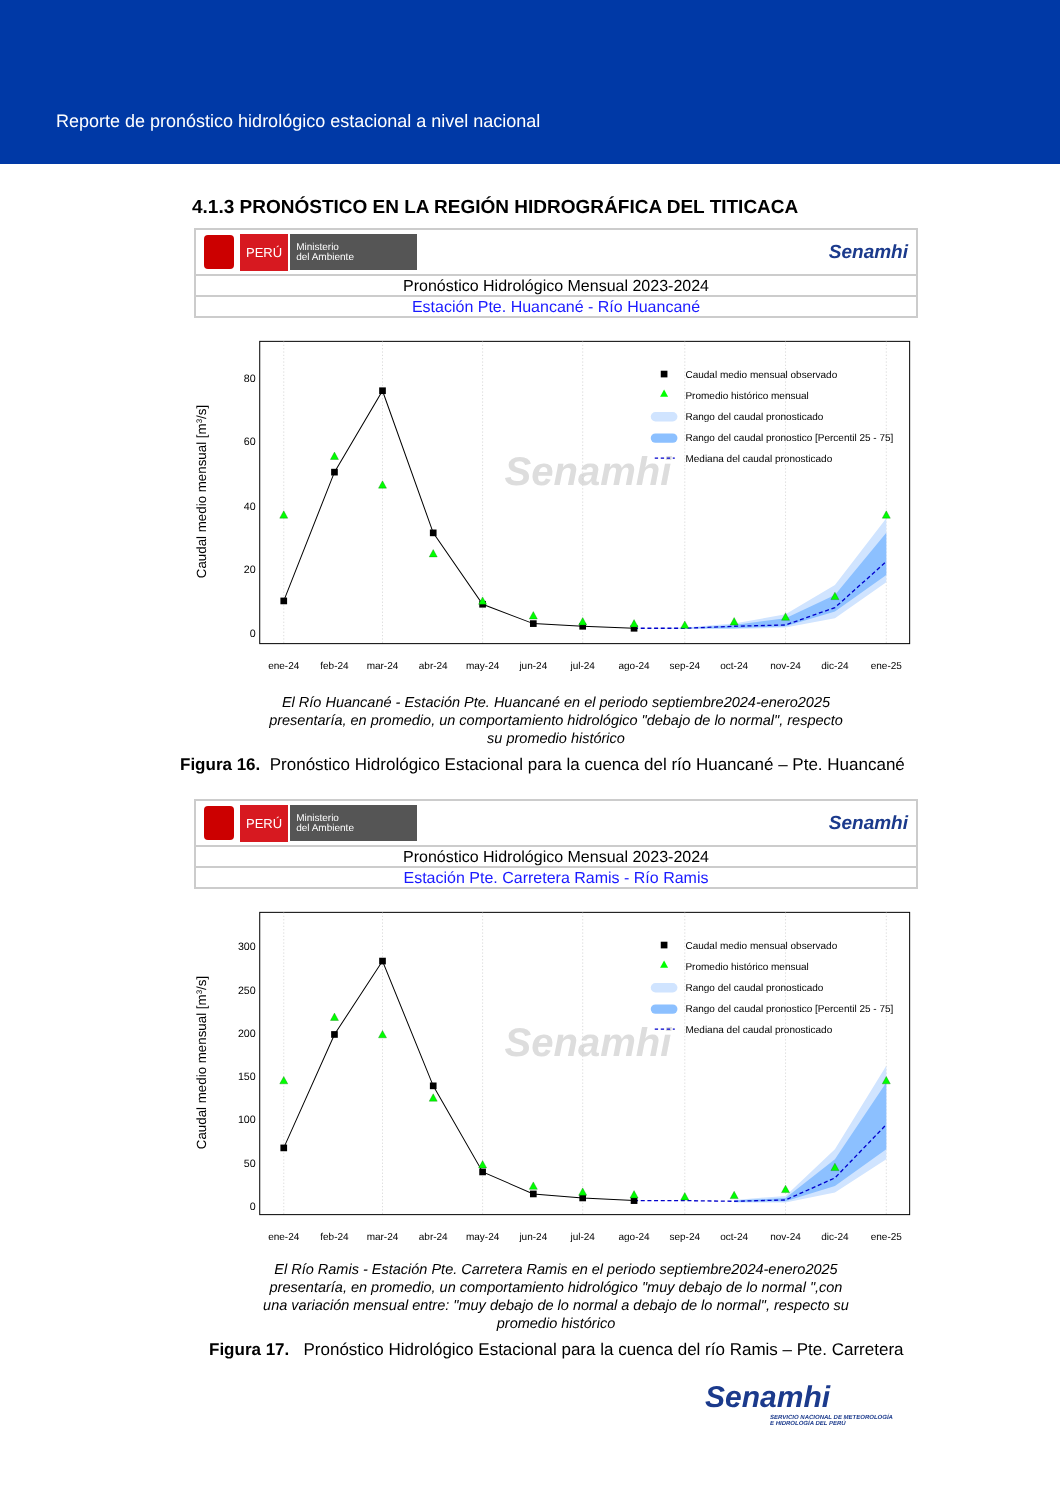Reporte de pronóstico hidrológico estacional a nivel nacional
4.1.3 PRONÓSTICO EN LA REGIÓN HIDROGRÁFICA DEL TITICACA
PERÚ
Ministerio
del Ambiente
Senamhi
Pronóstico Hidrológico Mensual 2023-2024
Estación Pte. Huancané - Río Huancané
Senamhi
0
20
40
60
80
Caudal medio mensual [m3/s]
Caudal medio mensual observado
Promedio histórico mensual
Rango del caudal pronosticado
Rango del caudal pronostico [Percentil 25 - 75]
Mediana del caudal pronosticado
ene-24
feb-24
mar-24
abr-24
may-24
jun-24
jul-24
ago-24
sep-24
oct-24
nov-24
dic-24
ene-25
El Río Huancané - Estación Pte. Huancané en el periodo septiembre2024-enero2025
presentaría, en promedio, un comportamiento hidrológico "debajo de lo normal", respecto
su promedio histórico
Figura 16. Pronóstico Hidrológico Estacional para la cuenca del río Huancané – Pte. Huancané
PERÚ
Ministerio
del Ambiente
Senamhi
Pronóstico Hidrológico Mensual 2023-2024
Estación Pte. Carretera Ramis - Río Ramis
Senamhi
0
50
100
150
200
250
300
Caudal medio mensual [m3/s]
Caudal medio mensual observado
Promedio histórico mensual
Rango del caudal pronosticado
Rango del caudal pronostico [Percentil 25 - 75]
Mediana del caudal pronosticado
ene-24
feb-24
mar-24
abr-24
may-24
jun-24
jul-24
ago-24
sep-24
oct-24
nov-24
dic-24
ene-25
El Río Ramis - Estación Pte. Carretera Ramis en el periodo septiembre2024-enero2025
presentaría, en promedio, un comportamiento hidrológico "muy debajo de lo normal ",con
una variación mensual entre: "muy debajo de lo normal a debajo de lo normal", respecto su
promedio histórico
Figura 17. Pronóstico Hidrológico Estacional para la cuenca del río Ramis – Pte. Carretera
Senamhi
SERVICIO NACIONAL DE METEOROLOGÍA
E HIDROLOGÍA DEL PERÚ